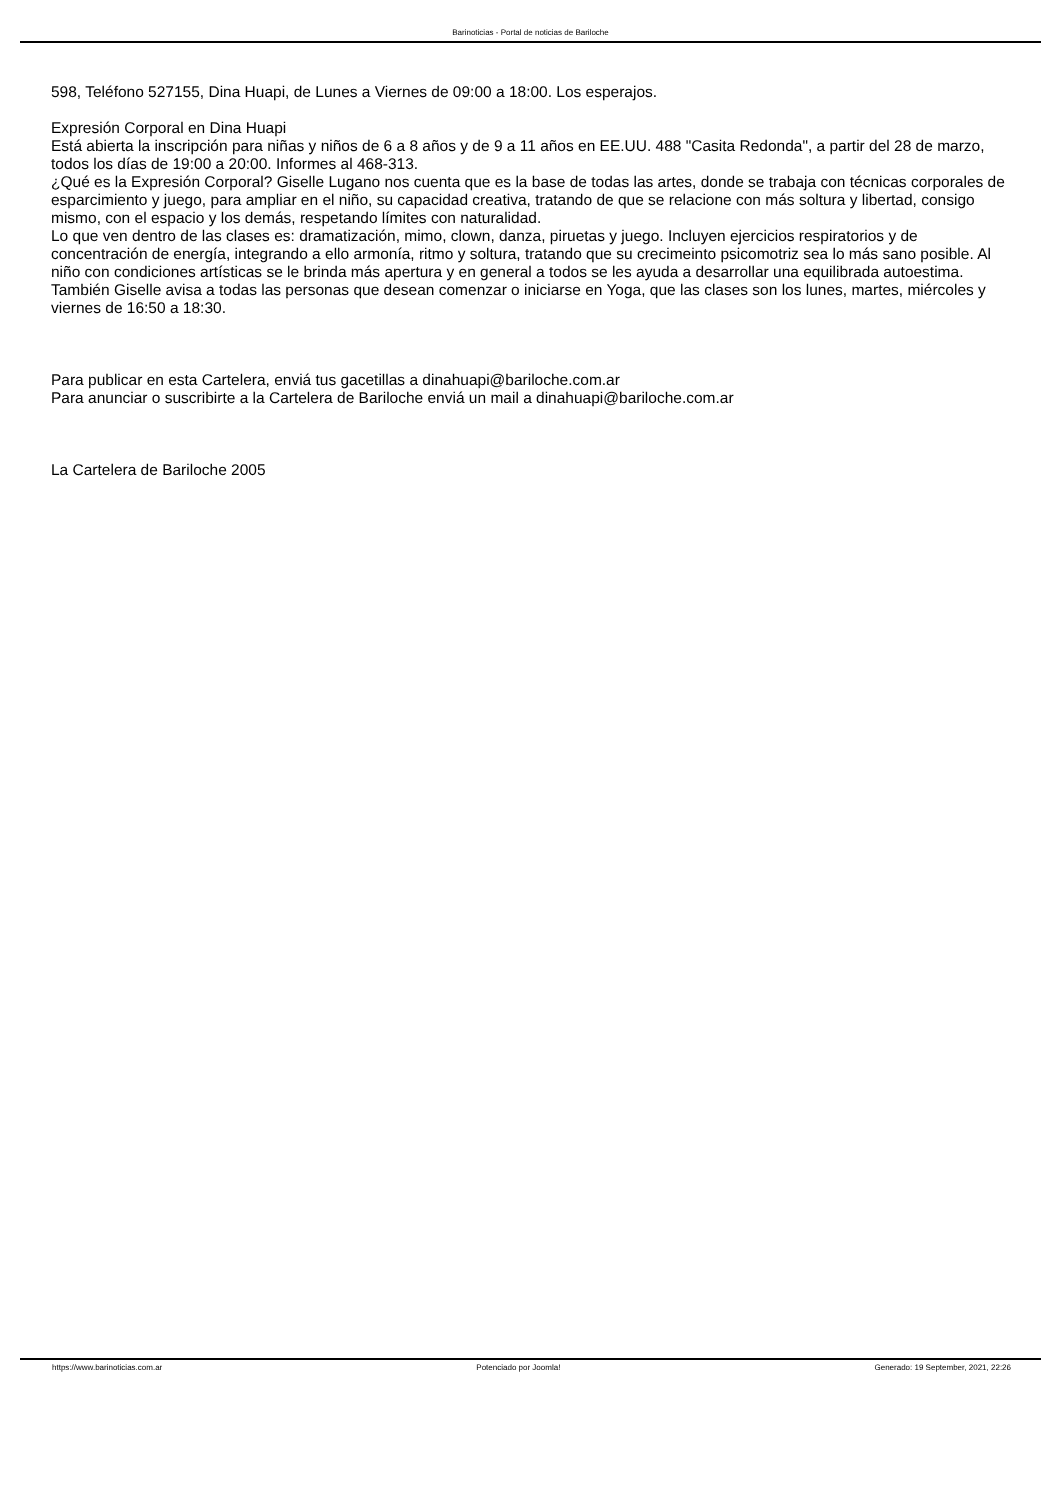Barinoticias - Portal de noticias de Bariloche
598, Teléfono 527155, Dina Huapi, de Lunes a Viernes de 09:00 a 18:00. Los esperajos.
Expresión Corporal en Dina Huapi
Está abierta la inscripción para niñas y niños de 6 a 8 años y de 9 a 11 años en EE.UU. 488 "Casita Redonda", a partir del 28 de marzo, todos los días de 19:00 a 20:00. Informes al 468-313.
¿Qué es la Expresión Corporal? Giselle Lugano nos cuenta que es la base de todas las artes, donde se trabaja con técnicas corporales de esparcimiento y juego, para ampliar en el niño, su capacidad creativa, tratando de que se relacione con más soltura y libertad, consigo mismo, con el espacio y los demás, respetando límites con naturalidad.
Lo que ven dentro de las clases es: dramatización, mimo, clown, danza, piruetas y juego. Incluyen ejercicios respiratorios y de concentración de energía, integrando a ello armonía, ritmo y soltura, tratando que su crecimeinto psicomotriz sea lo más sano posible. Al niño con condiciones artísticas se le brinda más apertura y en general a todos se les ayuda a desarrollar una equilibrada autoestima.
También Giselle avisa a todas las personas que desean comenzar o iniciarse en Yoga, que las clases son los lunes, martes, miércoles y viernes de 16:50 a 18:30.
Para publicar en esta Cartelera, enviá tus gacetillas a dinahuapi@bariloche.com.ar
Para anunciar o suscribirte a la Cartelera de Bariloche enviá un mail a dinahuapi@bariloche.com.ar
La Cartelera de Bariloche 2005
https://www.barinoticias.com.ar Potenciado por Joomla! Generado: 19 September, 2021, 22:26